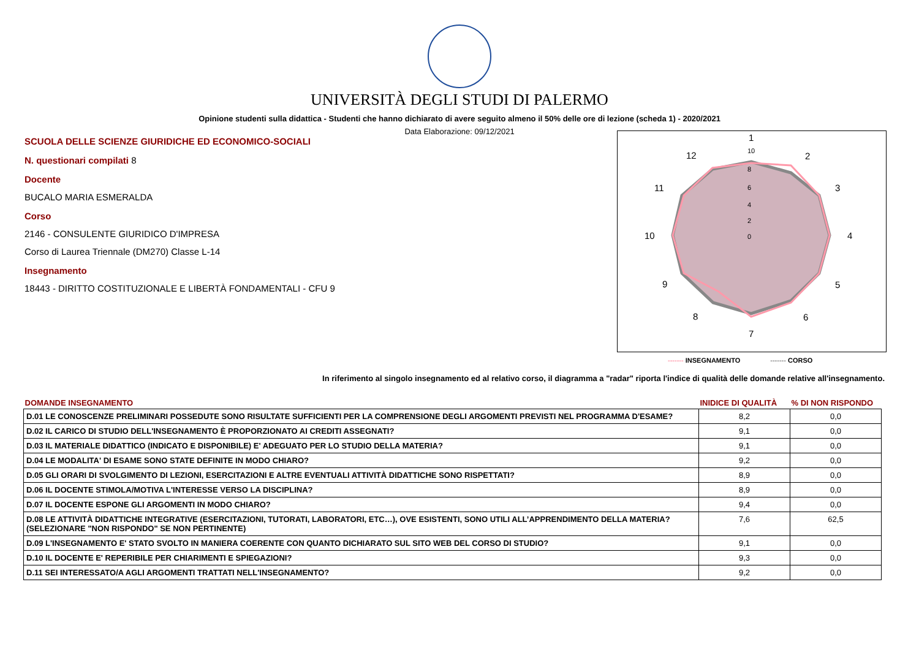UNIVERSITÀ DEGLI STUDI DI PALERMO
Opinione studenti sulla didattica - Studenti che hanno dichiarato di avere seguito almeno il 50% delle ore di lezione (scheda 1) - 2020/2021
Data Elaborazione: 09/12/2021
SCUOLA DELLE SCIENZE GIURIDICHE ED ECONOMICO-SOCIALI
N. questionari compilati 8
Docente
BUCALO MARIA ESMERALDA
Corso
2146 - CONSULENTE GIURIDICO D'IMPRESA
Corso di Laurea Triennale (DM270) Classe L-14
Insegnamento
18443 - DIRITTO COSTITUZIONALE E LIBERTÀ FONDAMENTALI - CFU 9
1
2
3
4
5
6
7
8
9
10
11
12
10
8
6
4
2
0
------- INSEGNAMENTO ------- CORSO
In riferimento al singolo insegnamento ed al relativo corso, il diagramma a "radar" riporta l'indice di qualità delle domande relative all'insegnamento.
| DOMANDE INSEGNAMENTO | INIDICE DI QUALITÀ | % DI NON RISPONDO |
| --- | --- | --- |
| D.01 LE CONOSCENZE PRELIMINARI POSSEDUTE SONO RISULTATE SUFFICIENTI PER LA COMPRENSIONE DEGLI ARGOMENTI PREVISTI NEL PROGRAMMA D'ESAME? | 8,2 | 0,0 |
| D.02 IL CARICO DI STUDIO DELL'INSEGNAMENTO È PROPORZIONATO AI CREDITI ASSEGNATI? | 9,1 | 0,0 |
| D.03 IL MATERIALE DIDATTICO (INDICATO E DISPONIBILE) E' ADEGUATO PER LO STUDIO DELLA MATERIA? | 9,1 | 0,0 |
| D.04 LE MODALITA' DI ESAME SONO STATE DEFINITE IN MODO CHIARO? | 9,2 | 0,0 |
| D.05 GLI ORARI DI SVOLGIMENTO DI LEZIONI, ESERCITAZIONI E ALTRE EVENTUALI ATTIVITÀ DIDATTICHE SONO RISPETTATI? | 8,9 | 0,0 |
| D.06 IL DOCENTE STIMOLA/MOTIVA L'INTERESSE VERSO LA DISCIPLINA? | 8,9 | 0,0 |
| D.07 IL DOCENTE ESPONE GLI ARGOMENTI IN MODO CHIARO? | 9,4 | 0,0 |
| D.08 LE ATTIVITÀ DIDATTICHE INTEGRATIVE (ESERCITAZIONI, TUTORATI, LABORATORI, ETC…), OVE ESISTENTI, SONO UTILI ALL’APPRENDIMENTO DELLA MATERIA? (SELEZIONARE "NON RISPONDO" SE NON PERTINENTE) | 7,6 | 62,5 |
| D.09 L'INSEGNAMENTO E' STATO SVOLTO IN MANIERA COERENTE CON QUANTO DICHIARATO SUL SITO WEB DEL CORSO DI STUDIO? | 9,1 | 0,0 |
| D.10 IL DOCENTE E' REPERIBILE PER CHIARIMENTI E SPIEGAZIONI? | 9,3 | 0,0 |
| D.11 SEI INTERESSATO/A AGLI ARGOMENTI TRATTATI NELL'INSEGNAMENTO? | 9,2 | 0,0 |